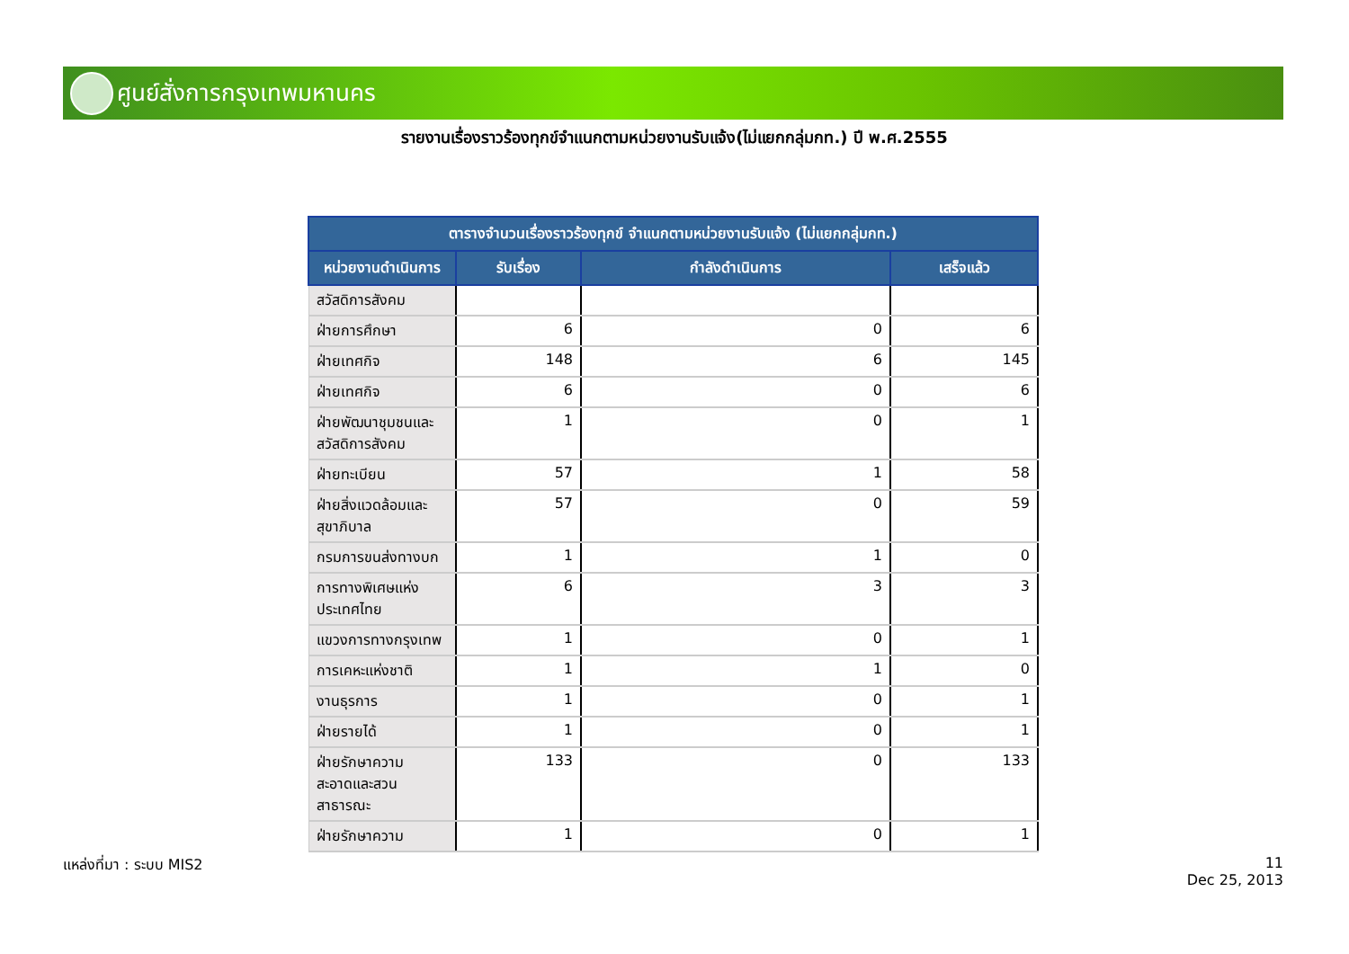ศูนย์สั่งการกรุงเทพมหานคร
รายงานเรื่องราวร้องทุกข์จำแนกตามหน่วยงานรับแจ้ง(ไม่แยกกลุ่มกท.) ปี พ.ศ.2555
| ตารางจำนวนเรื่องราวร้องทุกข์ จำแนกตามหน่วยงานรับแจ้ง (ไม่แยกกลุ่มกท.) | | | |
| --- | --- | --- | --- |
| หน่วยงานดำเนินการ | รับเรื่อง | กำลังดำเนินการ | เสร็จแล้ว |
| สวัสดิการสังคม | | | |
| ฝ่ายการศึกษา | 6 | 0 | 6 |
| ฝ่ายเทศกิจ | 148 | 6 | 145 |
| ฝ่ายเทศกิจ | 6 | 0 | 6 |
| ฝ่ายพัฒนาชุมชนและ สวัสดิการสังคม | 1 | 0 | 1 |
| ฝ่ายทะเบียน | 57 | 1 | 58 |
| ฝ่ายสิ่งแวดล้อมและ สุขาภิบาล | 57 | 0 | 59 |
| กรมการขนส่งทางบก | 1 | 1 | 0 |
| การทางพิเศษแห่ง ประเทศไทย | 6 | 3 | 3 |
| แขวงการทางกรุงเทพ | 1 | 0 | 1 |
| การเคหะแห่งชาติ | 1 | 1 | 0 |
| งานธุรการ | 1 | 0 | 1 |
| ฝ่ายรายได้ | 1 | 0 | 1 |
| ฝ่ายรักษาความ สะอาดและสวน สาธารณะ | 133 | 0 | 133 |
| ฝ่ายรักษาความ | 1 | 0 | 1 |
แหล่งที่มา : ระบบ MIS2
11
Dec 25, 2013